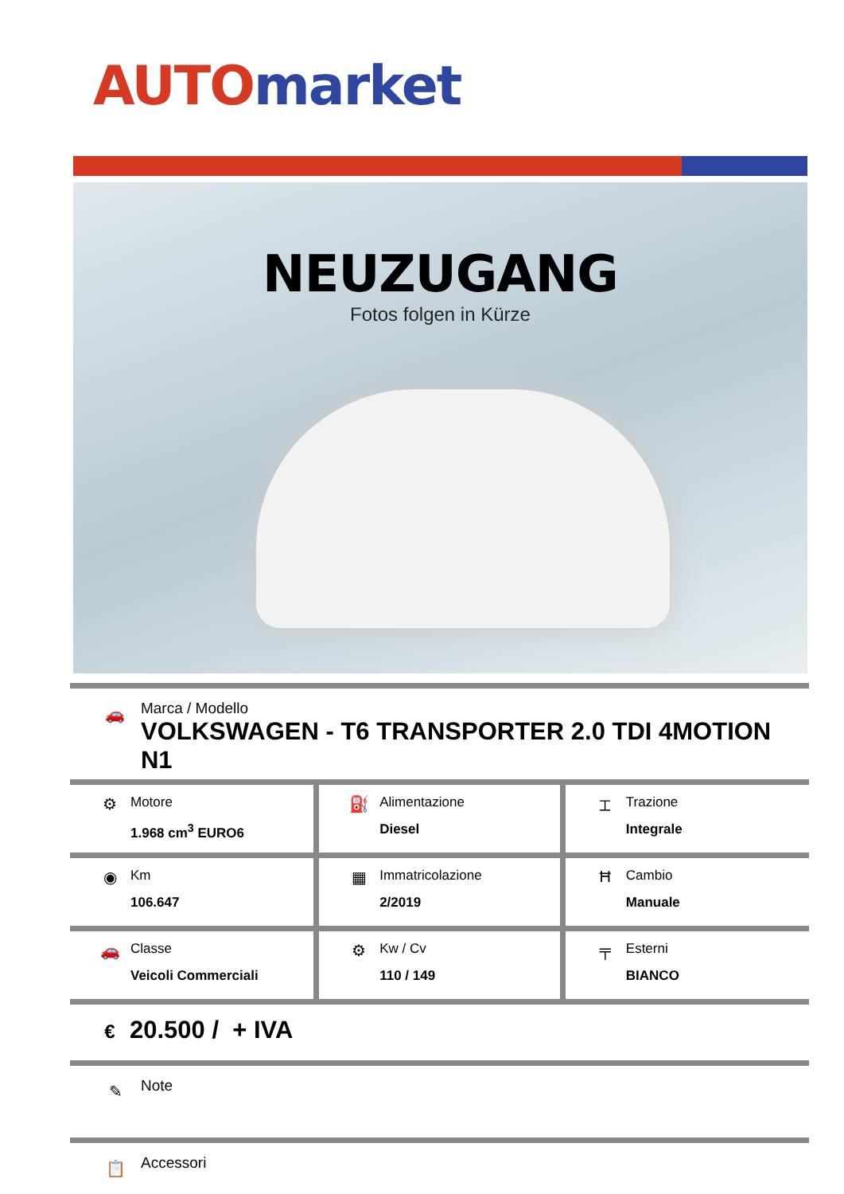AUTO market
NEUZUGANG
Fotos folgen in Kürze
🚗
Marca / Modello
VOLKSWAGEN - T6 TRANSPORTER 2.0 TDI 4MOTION N1
| ⚙ Motore 1.968 cm<sup>3</sup> EURO6 | ⛽ Alimentazione Diesel | ⌶ Trazione Integrale |
| ◉ Km 106.647 | ▦ Immatricolazione 2/2019 | Ħ Cambio Manuale |
| 🚗 Classe Veicoli Commerciali | ⚙ Kw / Cv 110 / 149 | ╤ Esterni BIANCO |
€
20.500 / + IVA
✎
Note
📋
Accessori